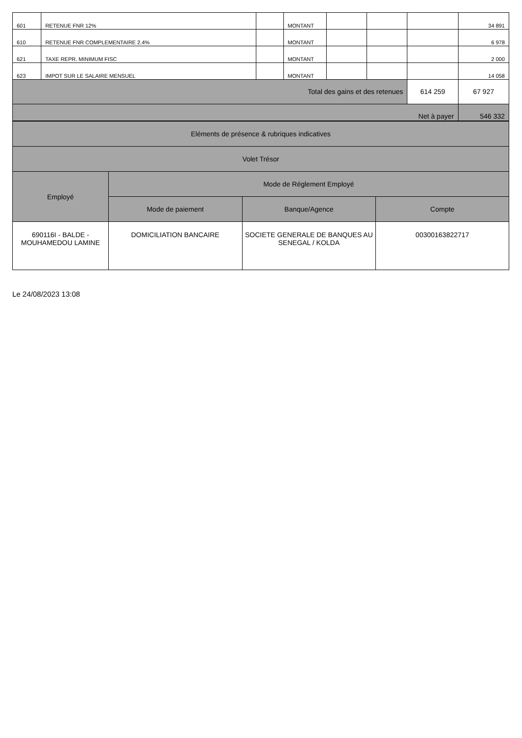| 601 | RETENUE FNR 12% | | MONTANT | | | | 34 891 |
| 610 | RETENUE FNR COMPLEMENTAIRE 2.4% | | MONTANT | | | | 6 978 |
| 621 | TAXE REPR. MINIMUM FISC | | MONTANT | | | | 2 000 |
| 623 | IMPOT SUR LE SALAIRE MENSUEL | | MONTANT | | | | 14 058 |
| Total des gains et des retenues | | | | | | 614 259 | 67 927 |
| Net à payer | | | | | | | 546 332 |
| Eléments de présence & rubriques indicatives | | | |
| Volet Trésor | | | |
| Employé | Mode de Réglement Employé | | |
| | Mode de paiement | Banque/Agence | Compte |
| 690116I - BALDE - MOUHAMEDOU LAMINE | DOMICILIATION BANCAIRE | SOCIETE GENERALE DE BANQUES AU SENEGAL / KOLDA | 00300163822717 |
Le 24/08/2023 13:08